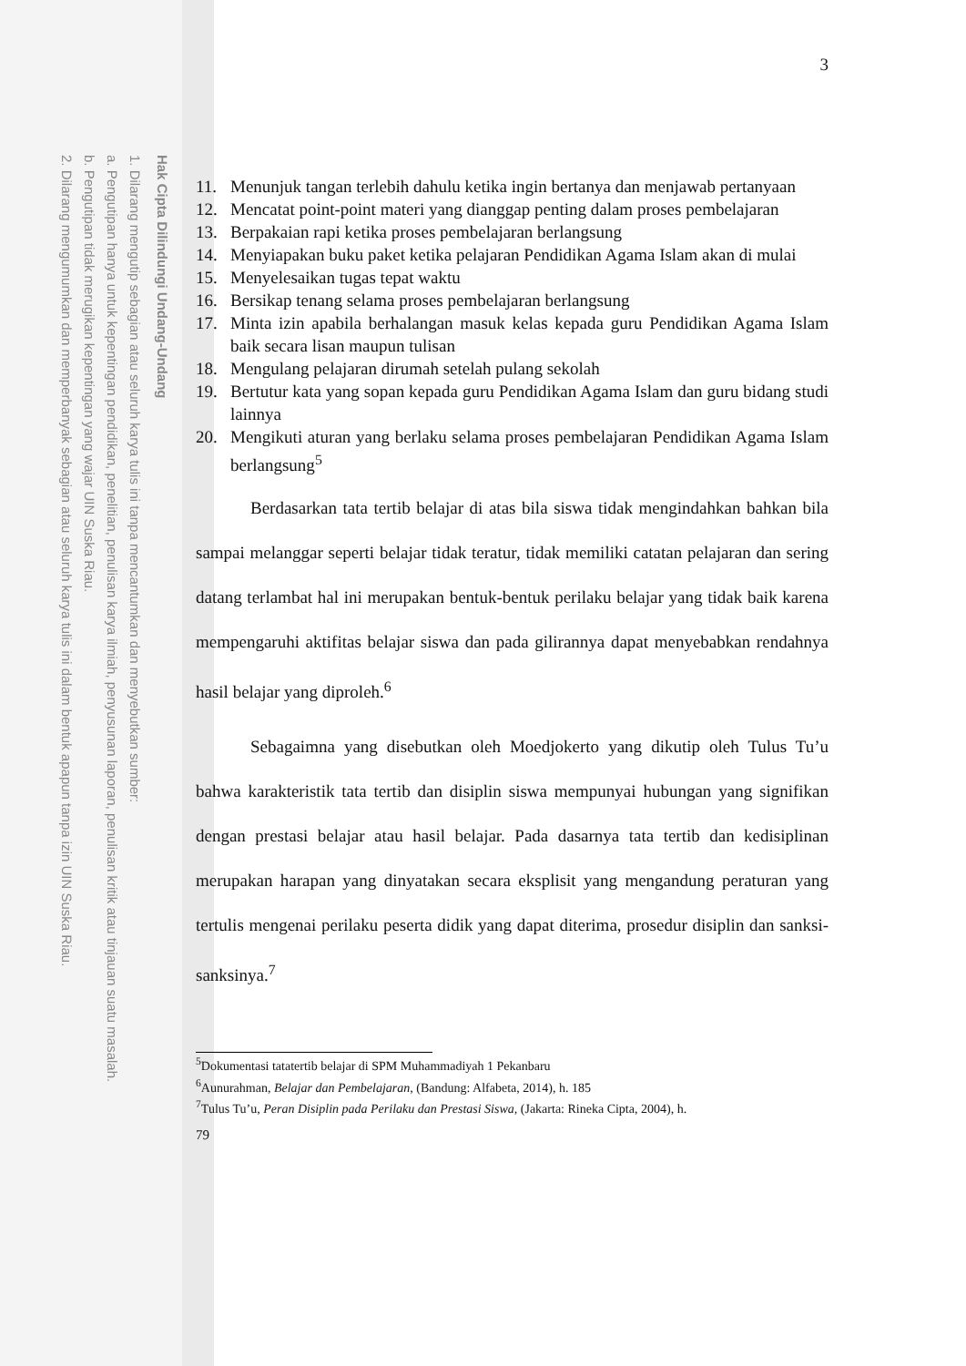Hak Cipta Dilindungi Undang-Undang
1. Dilarang mengutip sebagian atau seluruh karya tulis ini tanpa mencantumkan dan menyebutkan sumber:
a. Pengutipan hanya untuk kepentingan pendidikan, penelitian, penulisan karya ilmiah, penyusunan laporan, penulisan kritik atau tinjauan suatu masalah.
b. Pengutipan tidak merugikan kepentingan yang wajar UIN Suska Riau.
2. Dilarang mengumumkan dan memperbanyak sebagian atau seluruh karya tulis ini dalam bentuk apapun tanpa izin UIN Suska Riau.
3
11. Menunjuk tangan terlebih dahulu ketika ingin bertanya dan menjawab pertanyaan
12. Mencatat point-point materi yang dianggap penting dalam proses pembelajaran
13. Berpakaian rapi ketika proses pembelajaran berlangsung
14. Menyiapakan buku paket ketika pelajaran Pendidikan Agama Islam akan di mulai
15. Menyelesaikan tugas tepat waktu
16. Bersikap tenang selama proses pembelajaran berlangsung
17. Minta izin apabila berhalangan masuk kelas kepada guru Pendidikan Agama Islam baik secara lisan maupun tulisan
18. Mengulang pelajaran dirumah setelah pulang sekolah
19. Bertutur kata yang sopan kepada guru Pendidikan Agama Islam dan guru bidang studi lainnya
20. Mengikuti aturan yang berlaku selama proses pembelajaran Pendidikan Agama Islam berlangsung<sup>5</sup>
Berdasarkan tata tertib belajar di atas bila siswa tidak mengindahkan bahkan bila sampai melanggar seperti belajar tidak teratur, tidak memiliki catatan pelajaran dan sering datang terlambat hal ini merupakan bentuk-bentuk perilaku belajar yang tidak baik karena mempengaruhi aktifitas belajar siswa dan pada gilirannya dapat menyebabkan rendahnya hasil belajar yang diproleh.<sup>6</sup>
Sebagaimna yang disebutkan oleh Moedjokerto yang dikutip oleh Tulus Tu’u bahwa karakteristik tata tertib dan disiplin siswa mempunyai hubungan yang signifikan dengan prestasi belajar atau hasil belajar. Pada dasarnya tata tertib dan kedisiplinan merupakan harapan yang dinyatakan secara eksplisit yang mengandung peraturan yang tertulis mengenai perilaku peserta didik yang dapat diterima, prosedur disiplin dan sanksi-sanksinya.<sup>7</sup>
<sup>5</sup> Dokumentasi tatatertib belajar di SPM Muhammadiyah 1 Pekanbaru
<sup>6</sup> Aunurahman, Belajar dan Pembelajaran, (Bandung: Alfabeta, 2014), h. 185
<sup>7</sup> Tulus Tu’u, Peran Disiplin pada Perilaku dan Prestasi Siswa, (Jakarta: Rineka Cipta, 2004), h.
79